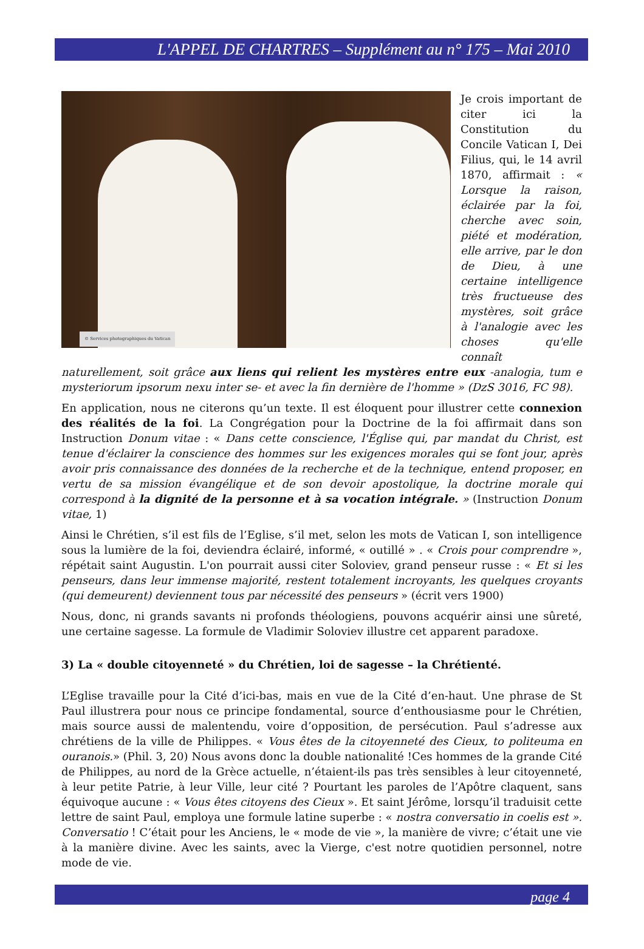L'APPEL DE CHARTRES – Supplément au n° 175 – Mai 2010
© Services photographiques du Vatican
Je crois important de citer ici la Constitution du Concile Vatican I, Dei Filius, qui, le 14 avril 1870, affirmait : « Lorsque la raison, éclairée par la foi, cherche avec soin, piété et modération, elle arrive, par le don de Dieu, à une certaine intelligence très fructueuse des mystères, soit grâce à l'analogie avec les choses qu'elle connaît naturellement, soit grâce aux liens qui relient les mystères entre eux -analogia, tum e mysteriorum ipsorum nexu inter se- et avec la fin dernière de l'homme » (DzS 3016, FC 98).
En application, nous ne citerons qu’un texte. Il est éloquent pour illustrer cette connexion des réalités de la foi. La Congrégation pour la Doctrine de la foi affirmait dans son Instruction Donum vitae : « Dans cette conscience, l'Église qui, par mandat du Christ, est tenue d'éclairer la conscience des hommes sur les exigences morales qui se font jour, après avoir pris connaissance des données de la recherche et de la technique, entend proposer, en vertu de sa mission évangélique et de son devoir apostolique, la doctrine morale qui correspond à la dignité de la personne et à sa vocation intégrale. » (Instruction Donum vitae, 1)
Ainsi le Chrétien, s’il est fils de l’Eglise, s’il met, selon les mots de Vatican I, son intelligence sous la lumière de la foi, deviendra éclairé, informé, « outillé » . « Crois pour comprendre », répétait saint Augustin. L'on pourrait aussi citer Soloviev, grand penseur russe : « Et si les penseurs, dans leur immense majorité, restent totalement incroyants, les quelques croyants (qui demeurent) deviennent tous par nécessité des penseurs » (écrit vers 1900)
Nous, donc, ni grands savants ni profonds théologiens, pouvons acquérir ainsi une sûreté, une certaine sagesse. La formule de Vladimir Soloviev illustre cet apparent paradoxe.
3) La « double citoyenneté » du Chrétien, loi de sagesse – la Chrétienté.
L’Eglise travaille pour la Cité d’ici-bas, mais en vue de la Cité d’en-haut. Une phrase de St Paul illustrera pour nous ce principe fondamental, source d’enthousiasme pour le Chrétien, mais source aussi de malentendu, voire d’opposition, de persécution. Paul s’adresse aux chrétiens de la ville de Philippes. « Vous êtes de la citoyenneté des Cieux, to politeuma en ouranois.» (Phil. 3, 20) Nous avons donc la double nationalité !Ces hommes de la grande Cité de Philippes, au nord de la Grèce actuelle, n’étaient-ils pas très sensibles à leur citoyenneté, à leur petite Patrie, à leur Ville, leur cité ? Pourtant les paroles de l’Apôtre claquent, sans équivoque aucune : « Vous êtes citoyens des Cieux ». Et saint Jérôme, lorsqu’il traduisit cette lettre de saint Paul, employa une formule latine superbe : « nostra conversatio in coelis est ». Conversatio ! C’était pour les Anciens, le « mode de vie », la manière de vivre; c’était une vie à la manière divine. Avec les saints, avec la Vierge, c'est notre quotidien personnel, notre mode de vie.
page 4